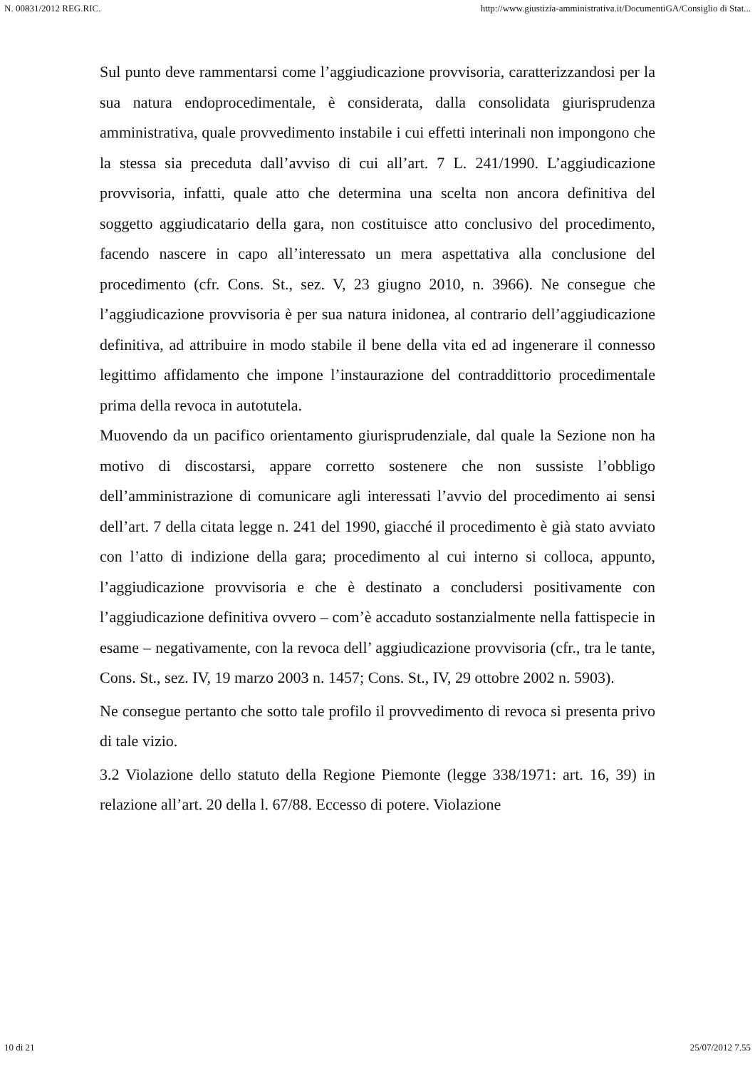N. 00831/2012 REG.RIC. http://www.giustizia-amministrativa.it/DocumentiGA/Consiglio di Stat...
Sul punto deve rammentarsi come l’aggiudicazione provvisoria, caratterizzandosi per la sua natura endoprocedimentale, è considerata, dalla consolidata giurisprudenza amministrativa, quale provvedimento instabile i cui effetti interinali non impongono che la stessa sia preceduta dall’avviso di cui all’art. 7 L. 241/1990. L’aggiudicazione provvisoria, infatti, quale atto che determina una scelta non ancora definitiva del soggetto aggiudicatario della gara, non costituisce atto conclusivo del procedimento, facendo nascere in capo all’interessato un mera aspettativa alla conclusione del procedimento (cfr. Cons. St., sez. V, 23 giugno 2010, n. 3966). Ne consegue che l’aggiudicazione provvisoria è per sua natura inidonea, al contrario dell’aggiudicazione definitiva, ad attribuire in modo stabile il bene della vita ed ad ingenerare il connesso legittimo affidamento che impone l’instaurazione del contraddittorio procedimentale prima della revoca in autotutela.
Muovendo da un pacifico orientamento giurisprudenziale, dal quale la Sezione non ha motivo di discostarsi, appare corretto sostenere che non sussiste l’obbligo dell’amministrazione di comunicare agli interessati l’avvio del procedimento ai sensi dell’art. 7 della citata legge n. 241 del 1990, giacché il procedimento è già stato avviato con l’atto di indizione della gara; procedimento al cui interno si colloca, appunto, l’aggiudicazione provvisoria e che è destinato a concludersi positivamente con l’aggiudicazione definitiva ovvero – com’è accaduto sostanzialmente nella fattispecie in esame – negativamente, con la revoca dell’ aggiudicazione provvisoria (cfr., tra le tante, Cons. St., sez. IV, 19 marzo 2003 n. 1457; Cons. St., IV, 29 ottobre 2002 n. 5903).
Ne consegue pertanto che sotto tale profilo il provvedimento di revoca si presenta privo di tale vizio.
3.2 Violazione dello statuto della Regione Piemonte (legge 338/1971: art. 16, 39) in relazione all’art. 20 della l. 67/88. Eccesso di potere. Violazione
10 di 21 25/07/2012 7.55